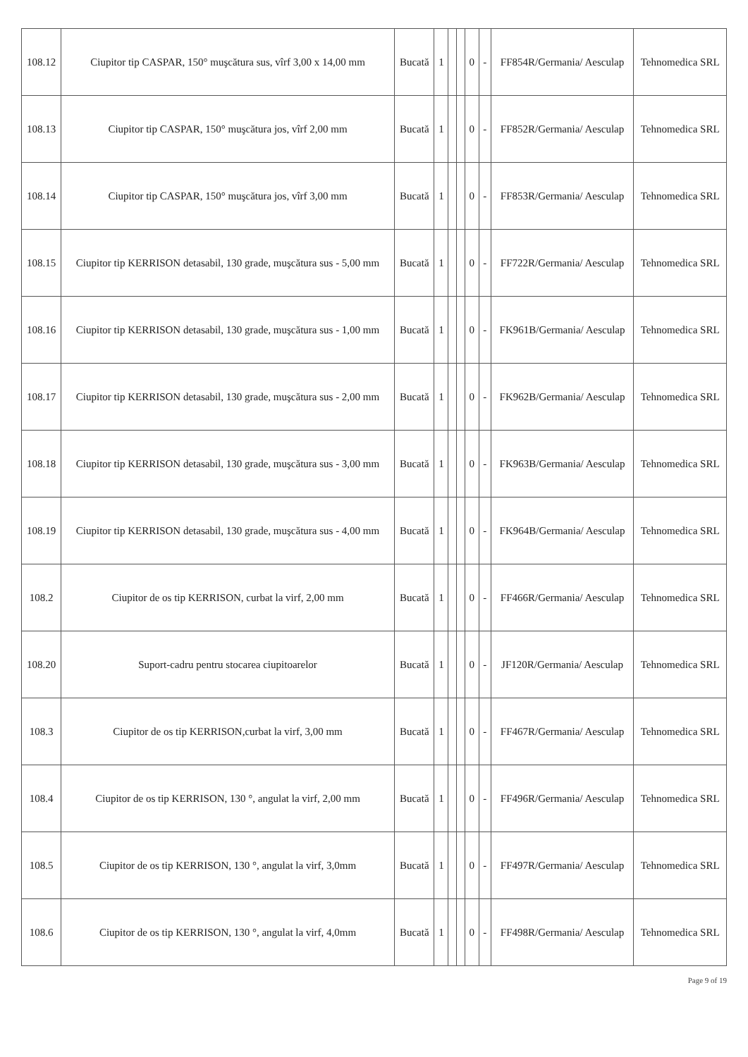| 108.12 | Ciupitor tip CASPAR, 150° muşcătura sus, vîrf 3,00 x 14,00 mm | Bucată | 1 | | | 0 | - | FF854R/Germania/ Aesculap | Tehnomedica SRL |
| 108.13 | Ciupitor tip CASPAR, 150° muşcătura jos, vîrf 2,00 mm | Bucată | 1 | | | 0 | - | FF852R/Germania/ Aesculap | Tehnomedica SRL |
| 108.14 | Ciupitor tip CASPAR, 150° muşcătura jos, vîrf 3,00 mm | Bucată | 1 | | | 0 | - | FF853R/Germania/ Aesculap | Tehnomedica SRL |
| 108.15 | Ciupitor tip KERRISON detasabil, 130 grade, muşcătura sus - 5,00 mm | Bucată | 1 | | | 0 | - | FF722R/Germania/ Aesculap | Tehnomedica SRL |
| 108.16 | Ciupitor tip KERRISON detasabil, 130 grade, muşcătura sus - 1,00 mm | Bucată | 1 | | | 0 | - | FK961B/Germania/ Aesculap | Tehnomedica SRL |
| 108.17 | Ciupitor tip KERRISON detasabil, 130 grade, muşcătura sus - 2,00 mm | Bucată | 1 | | | 0 | - | FK962B/Germania/ Aesculap | Tehnomedica SRL |
| 108.18 | Ciupitor tip KERRISON detasabil, 130 grade, muşcătura sus - 3,00 mm | Bucată | 1 | | | 0 | - | FK963B/Germania/ Aesculap | Tehnomedica SRL |
| 108.19 | Ciupitor tip KERRISON detasabil, 130 grade, muşcătura sus - 4,00 mm | Bucată | 1 | | | 0 | - | FK964B/Germania/ Aesculap | Tehnomedica SRL |
| 108.2 | Ciupitor de os tip KERRISON, curbat la virf, 2,00 mm | Bucată | 1 | | | 0 | - | FF466R/Germania/ Aesculap | Tehnomedica SRL |
| 108.20 | Suport-cadru pentru stocarea ciupitoarelor | Bucată | 1 | | | 0 | - | JF120R/Germania/ Aesculap | Tehnomedica SRL |
| 108.3 | Ciupitor de os tip KERRISON,curbat la virf, 3,00 mm | Bucată | 1 | | | 0 | - | FF467R/Germania/ Aesculap | Tehnomedica SRL |
| 108.4 | Ciupitor de os tip KERRISON, 130 °, angulat la virf, 2,00 mm | Bucată | 1 | | | 0 | - | FF496R/Germania/ Aesculap | Tehnomedica SRL |
| 108.5 | Ciupitor de os tip KERRISON, 130 °, angulat la virf, 3,0mm | Bucată | 1 | | | 0 | - | FF497R/Germania/ Aesculap | Tehnomedica SRL |
| 108.6 | Ciupitor de os tip KERRISON, 130 °, angulat la virf, 4,0mm | Bucată | 1 | | | 0 | - | FF498R/Germania/ Aesculap | Tehnomedica SRL |
Page 9 of 19